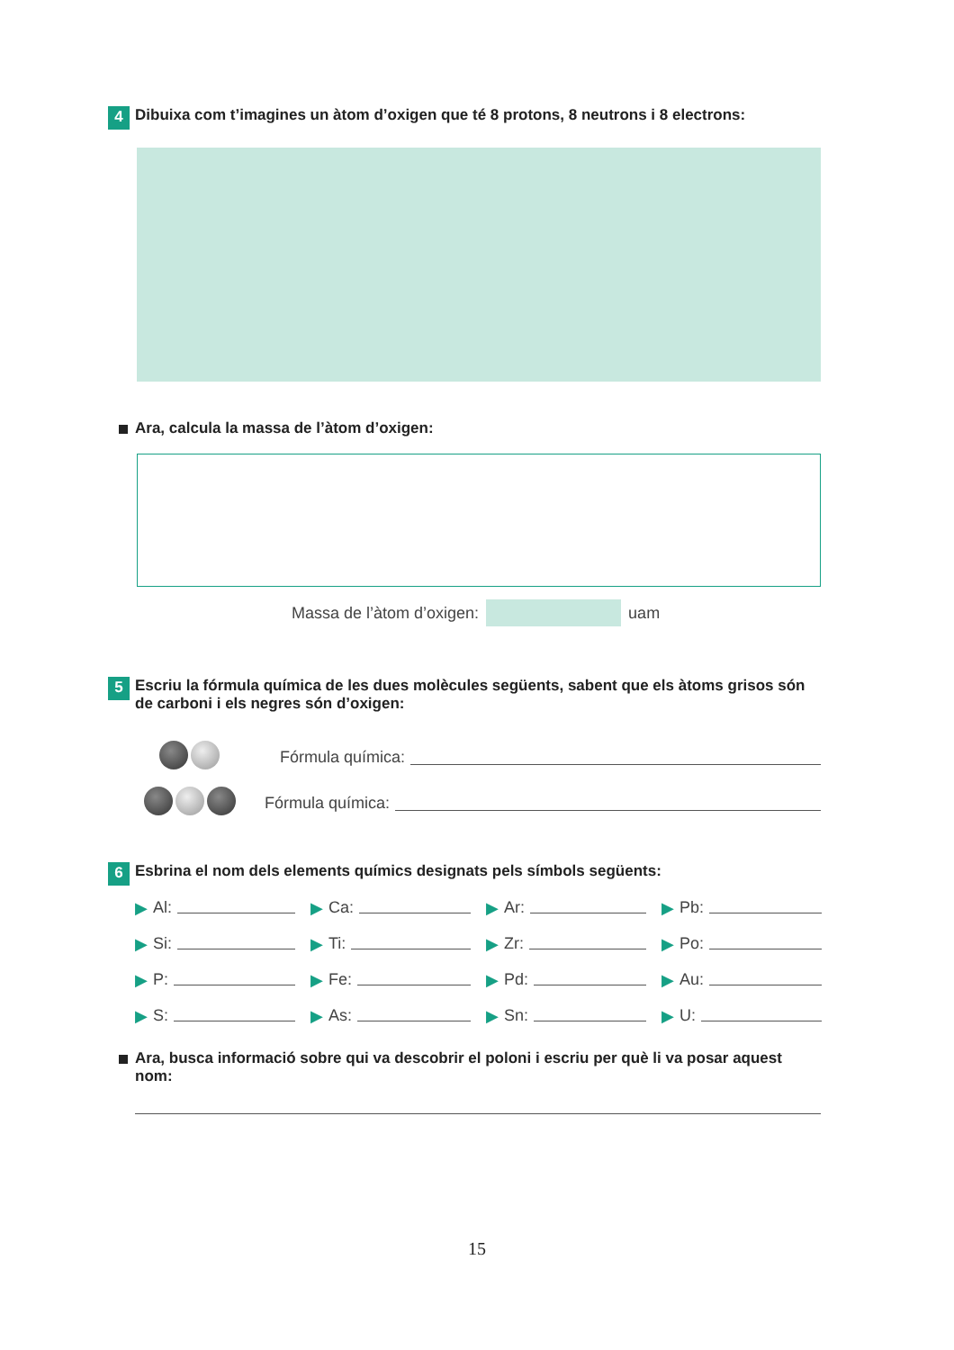4
Dibuixa com t’imagines un àtom d’oxigen que té 8 protons, 8 neutrons i 8 electrons:
Ara, calcula la massa de l’àtom d’oxigen:
Massa de l’àtom d’oxigen: uam
5
Escriu la fórmula química de les dues molècules següents, sabent que els àtoms grisos són de carboni i els negres són d’oxigen:
Fórmula química:
Fórmula química:
6
Esbrina el nom dels elements químics designats pels símbols següents:
▶ Al: ▶ Ca: ▶ Ar: ▶ Pb:
▶ Si: ▶ Ti: ▶ Zr: ▶ Po:
▶ P: ▶ Fe: ▶ Pd: ▶ Au:
▶ S: ▶ As: ▶ Sn: ▶ U:
Ara, busca informació sobre qui va descobrir el poloni i escriu per què li va posar aquest nom:
15